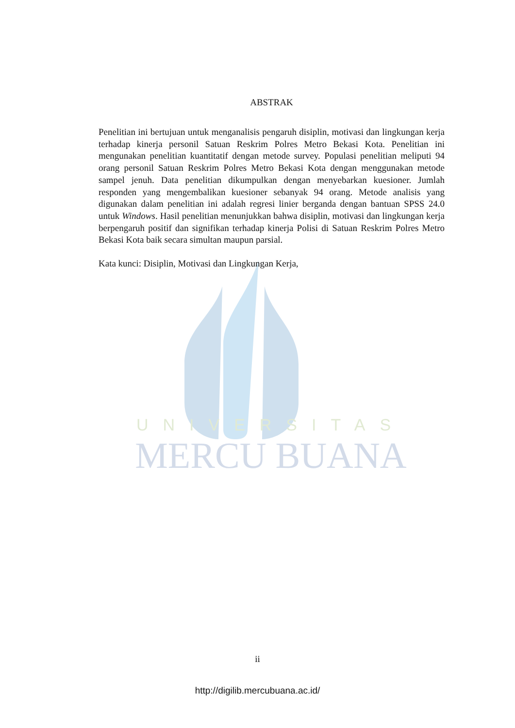ABSTRAK
Penelitian ini bertujuan untuk menganalisis pengaruh disiplin, motivasi dan lingkungan kerja terhadap kinerja personil Satuan Reskrim Polres Metro Bekasi Kota. Penelitian ini mengunakan penelitian kuantitatif dengan metode survey. Populasi penelitian meliputi 94 orang personil Satuan Reskrim Polres Metro Bekasi Kota dengan menggunakan metode sampel jenuh. Data penelitian dikumpulkan dengan menyebarkan kuesioner. Jumlah responden yang mengembalikan kuesioner sebanyak 94 orang. Metode analisis yang digunakan dalam penelitian ini adalah regresi linier berganda dengan bantuan SPSS 24.0 untuk Windows. Hasil penelitian menunjukkan bahwa disiplin, motivasi dan lingkungan kerja berpengaruh positif dan signifikan terhadap kinerja Polisi di Satuan Reskrim Polres Metro Bekasi Kota baik secara simultan maupun parsial.
Kata kunci: Disiplin, Motivasi dan Lingkungan Kerja,
UNIVERSITAS
MERCU BUANA
ii
http://digilib.mercubuana.ac.id/